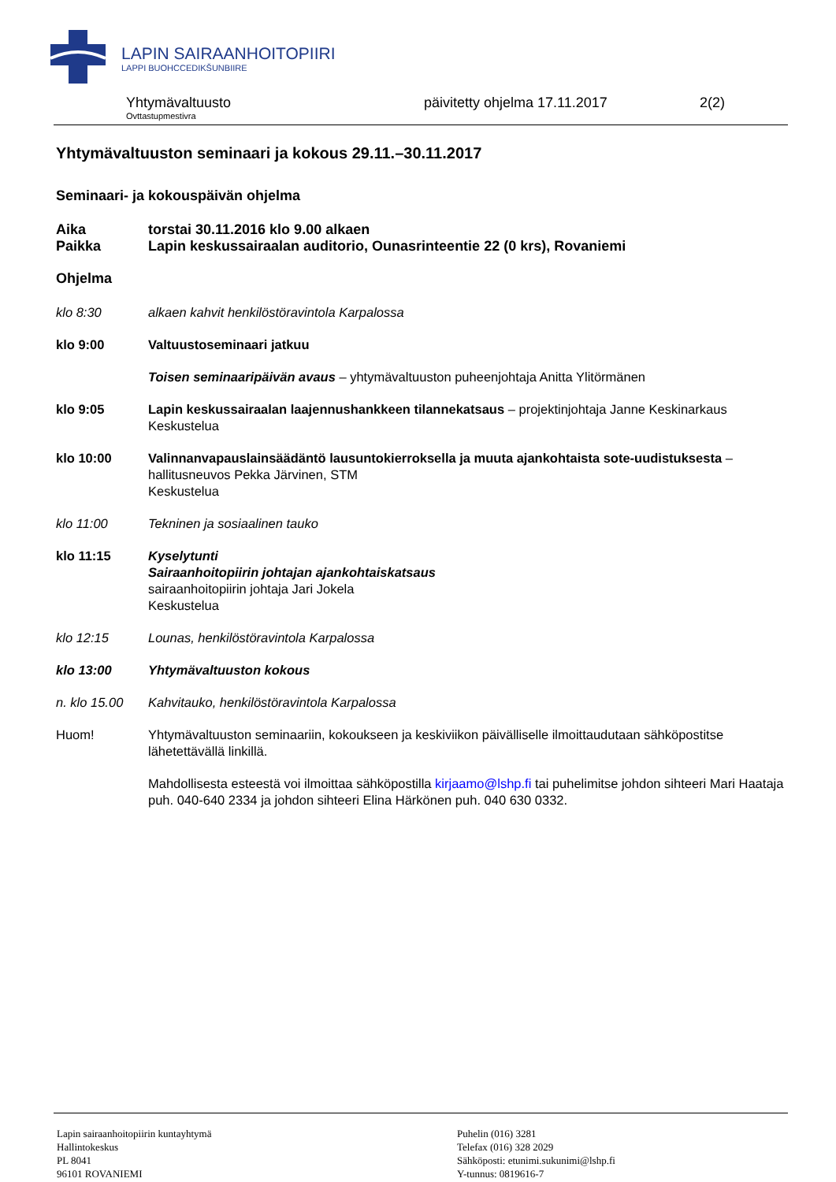LAPIN SAIRAANHOITOPIIRI
LAPPI BUOHCCEDIKŠUNBIIRE
Yhtymävaltuusto
Ovttastupmestivra
päivitetty ohjelma 17.11.2017 2(2)
Yhtymävaltuuston seminaari ja kokous 29.11.–30.11.2017
Seminaari- ja kokouspäivän ohjelma
Aika torstai 30.11.2016 klo 9.00 alkaen
Paikka Lapin keskussairaalan auditorio, Ounasrinteentie 22 (0 krs), Rovaniemi
Ohjelma
klo 8:30 alkaen kahvit henkilöstöravintola Karpalossa
klo 9:00 Valtuustoseminaari jatkuu
Toisen seminaaripäivän avaus – yhtymävaltuuston puheenjohtaja Anitta Ylitörmänen
klo 9:05 Lapin keskussairaalan laajennushankkeen tilannekatsaus – projektinjohtaja Janne Keskinarkaus
Keskustelua
klo 10:00 Valinnanvapauslainsäädäntö lausuntokierroksella ja muuta ajankohtaista sote-uudistuksesta – hallitusneuvos Pekka Järvinen, STM
Keskustelua
klo 11:00 Tekninen ja sosiaalinen tauko
klo 11:15 Kyselytunti
Sairaanhoitopiirin johtajan ajankohtaiskatsaus
sairaanhoitopiirin johtaja Jari Jokela
Keskustelua
klo 12:15 Lounas, henkilöstöravintola Karpalossa
klo 13:00 Yhtymävaltuuston kokous
n. klo 15.00 Kahvitauko, henkilöstöravintola Karpalossa
Huom! Yhtymävaltuuston seminaariin, kokoukseen ja keskiviikon päivälliselle ilmoittaudutaan sähköpostitse lähetettävällä linkillä.
Mahdollisesta esteestä voi ilmoittaa sähköpostilla kirjaamo@lshp.fi tai puhelimitse johdon sihteeri Mari Haataja puh. 040-640 2334 ja johdon sihteeri Elina Härkönen puh. 040 630 0332.
Lapin sairaanhoitopiirin kuntayhtymä
Hallintokeskus
PL 8041
96101 ROVANIEMI
Puhelin (016) 3281
Telefax (016) 328 2029
Sähköposti: etunimi.sukunimi@lshp.fi
Y-tunnus: 0819616-7